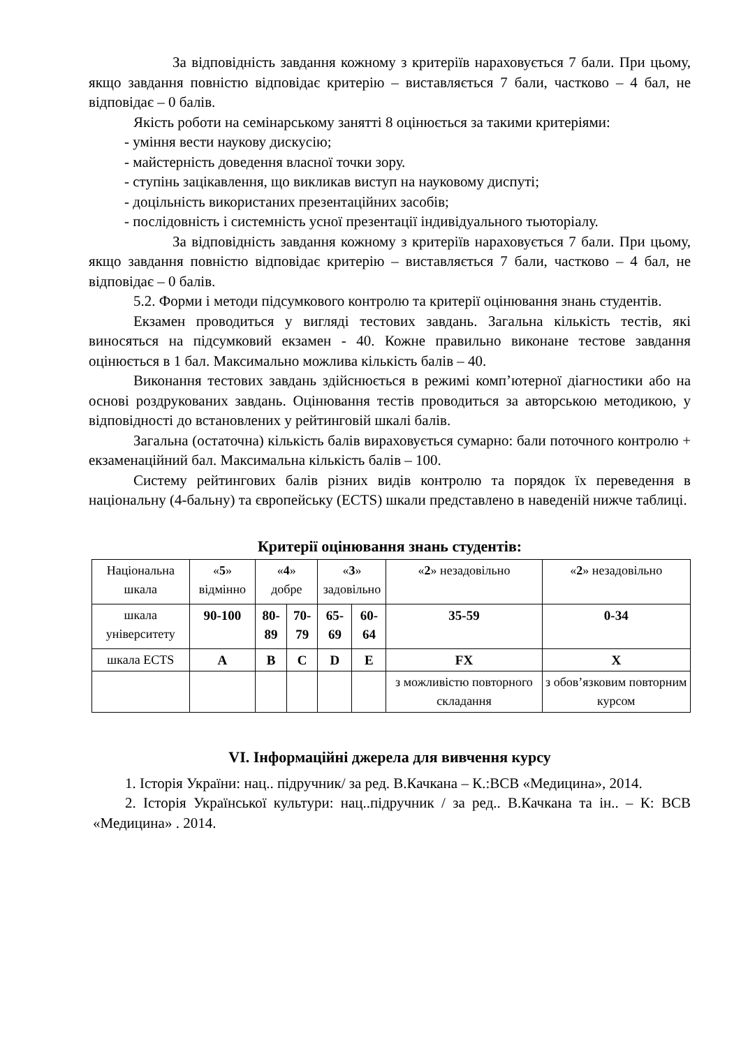За відповідність завдання кожному з критеріїв нараховується 7 бали. При цьому, якщо завдання повністю відповідає критерію – виставляється 7 бали, частково – 4 бал, не відповідає – 0 балів.
Якість роботи на семінарському занятті 8 оцінюється за такими критеріями:
- уміння вести наукову дискусію;
- майстерність доведення власної точки зору.
- ступінь зацікавлення, що викликав виступ на науковому диспуті;
- доцільність використаних презентаційних засобів;
- послідовність і системність усної презентації індивідуального тьюторіалу.
За відповідність завдання кожному з критеріїв нараховується 7 бали. При цьому, якщо завдання повністю відповідає критерію – виставляється 7 бали, частково – 4 бал, не відповідає – 0 балів.
5.2. Форми і методи підсумкового контролю та критерії оцінювання знань студентів.
Екзамен проводиться у вигляді тестових завдань. Загальна кількість тестів, які виносяться на підсумковий екзамен - 40. Кожне правильно виконане тестове завдання оцінюється в 1 бал. Максимально можлива кількість балів – 40.
Виконання тестових завдань здійснюється в режимі комп’ютерної діагностики або на основі роздрукованих завдань. Оцінювання тестів проводиться за авторською методикою, у відповідності до встановлених у рейтинговій шкалі балів.
Загальна (остаточна) кількість балів вираховується сумарно: бали поточного контролю + екзаменаційний бал. Максимальна кількість балів – 100.
Систему рейтингових балів різних видів контролю та порядок їх переведення в національну (4-бальну) та європейську (ECTS) шкали представлено в наведеній нижче таблиці.
Критерії оцінювання знань студентів:
| Національна шкала | « 5 » відмінно | « 4 » добре | | « 3 » задовільно | | « 2 » незадовільно | « 2 » незадовільно |
| шкала університету | 90-100 | 80-89 | 70-79 | 65-69 | 60-64 | 35-59 | 0-34 |
| шкала ECTS | A | B | C | D | E | FX | X |
| | | | | | | з можливістю повторного складання | з обов’язковим повторним курсом |
VI. Інформаційні джерела для вивчення курсу
1. Історія України: нац.. підручник/ за ред. В.Качкана – К.:ВСВ «Медицина», 2014.
2. Історія Української культури: нац..підручник / за ред.. В.Качкана та ін.. – К: ВСВ «Медицина» . 2014.